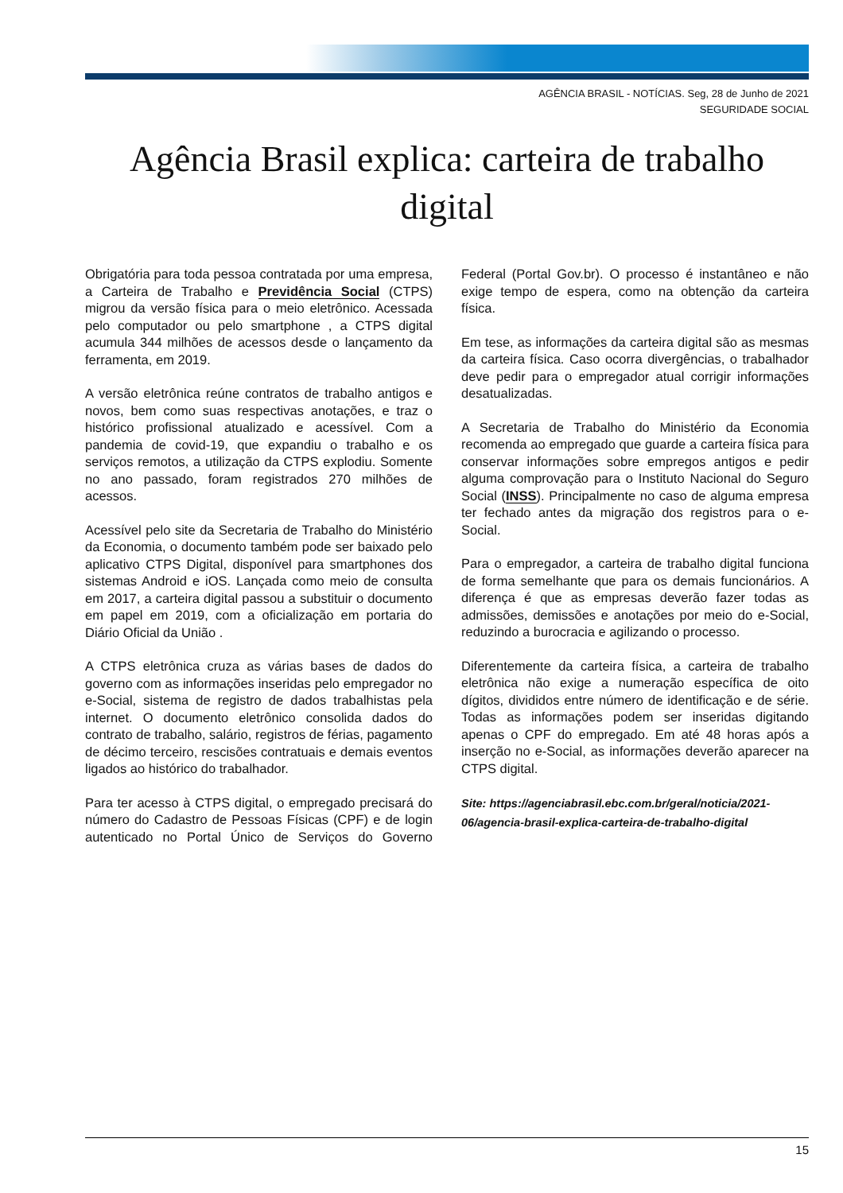AGÊNCIA BRASIL - NOTÍCIAS. Seg, 28 de Junho de 2021
SEGURIDADE SOCIAL
Agência Brasil explica: carteira de trabalho digital
Obrigatória para toda pessoa contratada por uma empresa, a Carteira de Trabalho e Previdência Social (CTPS) migrou da versão física para o meio eletrônico. Acessada pelo computador ou pelo smartphone , a CTPS digital acumula 344 milhões de acessos desde o lançamento da ferramenta, em 2019.
A versão eletrônica reúne contratos de trabalho antigos e novos, bem como suas respectivas anotações, e traz o histórico profissional atualizado e acessível. Com a pandemia de covid-19, que expandiu o trabalho e os serviços remotos, a utilização da CTPS explodiu. Somente no ano passado, foram registrados 270 milhões de acessos.
Acessível pelo site da Secretaria de Trabalho do Ministério da Economia, o documento também pode ser baixado pelo aplicativo CTPS Digital, disponível para smartphones dos sistemas Android e iOS. Lançada como meio de consulta em 2017, a carteira digital passou a substituir o documento em papel em 2019, com a oficialização em portaria do Diário Oficial da União .
A CTPS eletrônica cruza as várias bases de dados do governo com as informações inseridas pelo empregador no e-Social, sistema de registro de dados trabalhistas pela internet. O documento eletrônico consolida dados do contrato de trabalho, salário, registros de férias, pagamento de décimo terceiro, rescisões contratuais e demais eventos ligados ao histórico do trabalhador.
Para ter acesso à CTPS digital, o empregado precisará do número do Cadastro de Pessoas Físicas (CPF) e de login autenticado no Portal Único de Serviços do Governo Federal (Portal Gov.br). O processo é instantâneo e não exige tempo de espera, como na obtenção da carteira física.
Em tese, as informações da carteira digital são as mesmas da carteira física. Caso ocorra divergências, o trabalhador deve pedir para o empregador atual corrigir informações desatualizadas.
A Secretaria de Trabalho do Ministério da Economia recomenda ao empregado que guarde a carteira física para conservar informações sobre empregos antigos e pedir alguma comprovação para o Instituto Nacional do Seguro Social (INSS). Principalmente no caso de alguma empresa ter fechado antes da migração dos registros para o e-Social.
Para o empregador, a carteira de trabalho digital funciona de forma semelhante que para os demais funcionários. A diferença é que as empresas deverão fazer todas as admissões, demissões e anotações por meio do e-Social, reduzindo a burocracia e agilizando o processo.
Diferentemente da carteira física, a carteira de trabalho eletrônica não exige a numeração específica de oito dígitos, divididos entre número de identificação e de série. Todas as informações podem ser inseridas digitando apenas o CPF do empregado. Em até 48 horas após a inserção no e-Social, as informações deverão aparecer na CTPS digital.
Site: https://agenciabrasil.ebc.com.br/geral/noticia/2021-06/agencia-brasil-explica-carteira-de-trabalho-digital
15